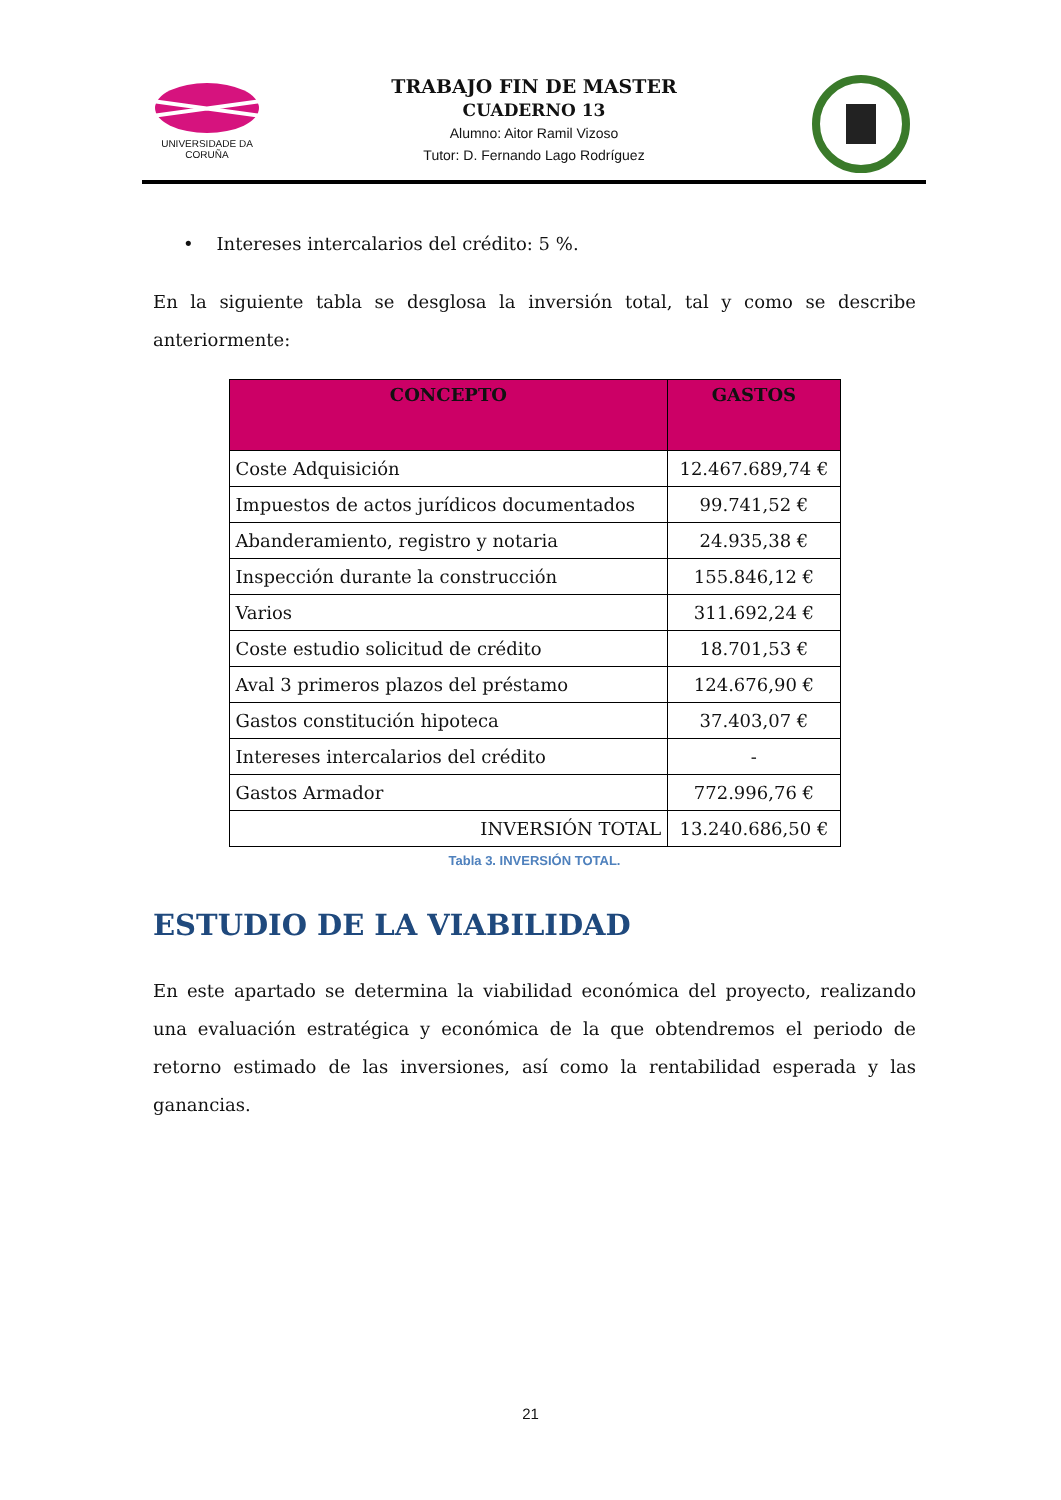UNIVERSIDADE DA CORUÑA
TRABAJO FIN DE MASTER
CUADERNO 13
Alumno: Aitor Ramil Vizoso
Tutor: D. Fernando Lago Rodríguez
• Intereses intercalarios del crédito: 5 %.
En la siguiente tabla se desglosa la inversión total, tal y como se describe anteriormente:
| CONCEPTO | GASTOS |
| --- | --- |
| Coste Adquisición | 12.467.689,74 € |
| Impuestos de actos jurídicos documentados | 99.741,52 € |
| Abanderamiento, registro y notaria | 24.935,38 € |
| Inspección durante la construcción | 155.846,12 € |
| Varios | 311.692,24 € |
| Coste estudio solicitud de crédito | 18.701,53 € |
| Aval 3 primeros plazos del préstamo | 124.676,90 € |
| Gastos constitución hipoteca | 37.403,07 € |
| Intereses intercalarios del crédito | - |
| Gastos Armador | 772.996,76 € |
| INVERSIÓN TOTAL | 13.240.686,50 € |
Tabla 3. INVERSIÓN TOTAL.
ESTUDIO DE LA VIABILIDAD
En este apartado se determina la viabilidad económica del proyecto, realizando una evaluación estratégica y económica de la que obtendremos el periodo de retorno estimado de las inversiones, así como la rentabilidad esperada y las ganancias.
21